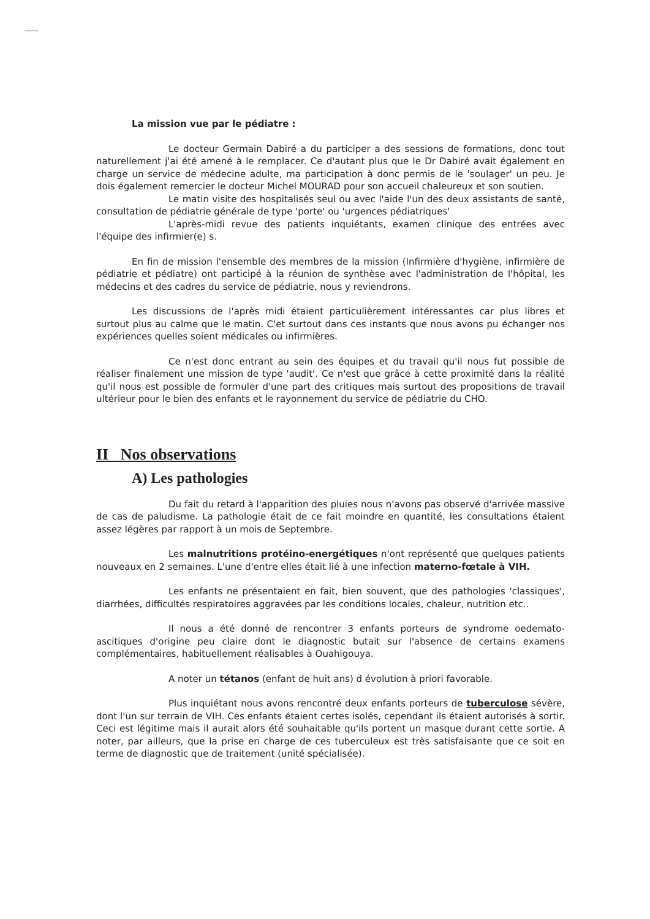La mission vue par le pédiatre :
Le docteur Germain Dabiré a du participer a des sessions de formations, donc tout naturellement j'ai été amené à le remplacer. Ce d'autant plus que le Dr Dabiré avait également en charge un service de médecine adulte, ma participation à donc permis de le 'soulager' un peu. Je dois également remercier le docteur Michel MOURAD pour son accueil chaleureux et son soutien.
Le matin visite des hospitalisés seul ou avec l'aide l'un des deux assistants de santé, consultation de pédiatrie générale de type 'porte' ou 'urgences pédiatriques'
L'après-midi revue des patients inquiétants, examen clinique des entrées avec l'équipe des infirmier(e) s.
En fin de mission l'ensemble des membres de la mission (Infirmière d'hygiène, infirmière de pédiatrie et pédiatre) ont participé à la réunion de synthèse avec l'administration de l'hôpital, les médecins et des cadres du service de pédiatrie, nous y reviendrons.
Les discussions de l'après midi étaient particulièrement intéressantes car plus libres et surtout plus au calme que le matin. C'et surtout dans ces instants que nous avons pu échanger nos expériences quelles soient médicales ou infirmières.
Ce n'est donc entrant au sein des équipes et du travail qu'il nous fut possible de réaliser finalement une mission de type 'audit'. Ce n'est que grâce à cette proximité dans la réalité qu'il nous est possible de formuler d'une part des critiques mais surtout des propositions de travail ultérieur pour le bien des enfants et le rayonnement du service de pédiatrie du CHO.
II Nos observations
A) Les pathologies
Du fait du retard à l'apparition des pluies nous n'avons pas observé d'arrivée massive de cas de paludisme. La pathologie était de ce fait moindre en quantité, les consultations étaient assez légères par rapport à un mois de Septembre.
Les malnutritions protéino-energétiques n'ont représenté que quelques patients nouveaux en 2 semaines. L'une d'entre elles était lié à une infection materno-fœtale à VIH.
Les enfants ne présentaient en fait, bien souvent, que des pathologies 'classiques', diarrhées, difficultés respiratoires aggravées par les conditions locales, chaleur, nutrition etc..
Il nous a été donné de rencontrer 3 enfants porteurs de syndrome oedemato-ascitiques d'origine peu claire dont le diagnostic butait sur l'absence de certains examens complémentaires, habituellement réalisables à Ouahigouya.
A noter un tétanos (enfant de huit ans) d évolution à priori favorable.
Plus inquiétant nous avons rencontré deux enfants porteurs de tuberculose sévère, dont l'un sur terrain de VIH. Ces enfants étaient certes isolés, cependant ils étaient autorisés à sortir. Ceci est légitime mais il aurait alors été souhaitable qu'ils portent un masque durant cette sortie. A noter, par ailleurs, que la prise en charge de ces tuberculeux est très satisfaisante que ce soit en terme de diagnostic que de traitement (unité spécialisée).